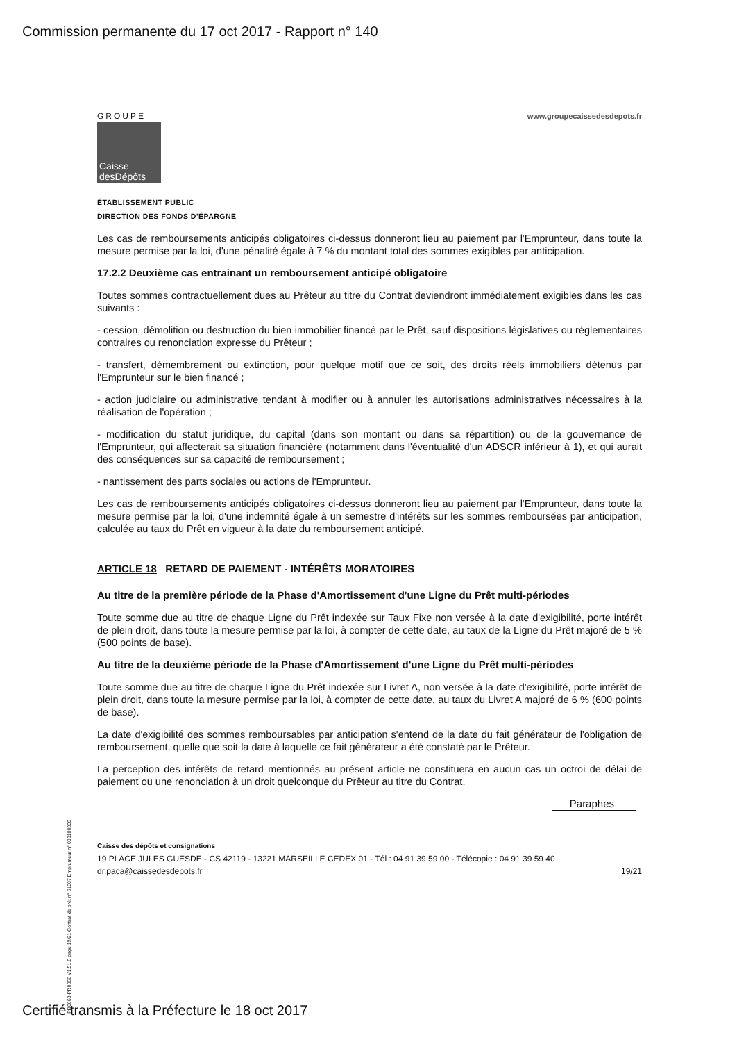Commission permanente du 17 oct 2017 - Rapport n° 140
GROUPE
Caisse
desDépôts
www.groupecaissedesdepots.fr
ÉTABLISSEMENT PUBLIC
DIRECTION DES FONDS D'ÉPARGNE
Les cas de remboursements anticipés obligatoires ci-dessus donneront lieu au paiement par l'Emprunteur, dans toute la mesure permise par la loi, d'une pénalité égale à 7 % du montant total des sommes exigibles par anticipation.
17.2.2 Deuxième cas entrainant un remboursement anticipé obligatoire
Toutes sommes contractuellement dues au Prêteur au titre du Contrat deviendront immédiatement exigibles dans les cas suivants :
- cession, démolition ou destruction du bien immobilier financé par le Prêt, sauf dispositions législatives ou réglementaires contraires ou renonciation expresse du Prêteur ;
- transfert, démembrement ou extinction, pour quelque motif que ce soit, des droits réels immobiliers détenus par l'Emprunteur sur le bien financé ;
- action judiciaire ou administrative tendant à modifier ou à annuler les autorisations administratives nécessaires à la réalisation de l'opération ;
- modification du statut juridique, du capital (dans son montant ou dans sa répartition) ou de la gouvernance de l'Emprunteur, qui affecterait sa situation financière (notamment dans l'éventualité d'un ADSCR inférieur à 1), et qui aurait des conséquences sur sa capacité de remboursement ;
- nantissement des parts sociales ou actions de l'Emprunteur.
Les cas de remboursements anticipés obligatoires ci-dessus donneront lieu au paiement par l'Emprunteur, dans toute la mesure permise par la loi, d'une indemnité égale à un semestre d'intérêts sur les sommes remboursées par anticipation, calculée au taux du Prêt en vigueur à la date du remboursement anticipé.
ARTICLE 18 RETARD DE PAIEMENT - INTÉRÊTS MORATOIRES
Au titre de la première période de la Phase d'Amortissement d'une Ligne du Prêt multi-périodes
Toute somme due au titre de chaque Ligne du Prêt indexée sur Taux Fixe non versée à la date d'exigibilité, porte intérêt de plein droit, dans toute la mesure permise par la loi, à compter de cette date, au taux de la Ligne du Prêt majoré de 5 % (500 points de base).
Au titre de la deuxième période de la Phase d'Amortissement d'une Ligne du Prêt multi-périodes
Toute somme due au titre de chaque Ligne du Prêt indexée sur Livret A, non versée à la date d'exigibilité, porte intérêt de plein droit, dans toute la mesure permise par la loi, à compter de cette date, au taux du Livret A majoré de 6 % (600 points de base).
La date d'exigibilité des sommes remboursables par anticipation s'entend de la date du fait générateur de l'obligation de remboursement, quelle que soit la date à laquelle ce fait générateur a été constaté par le Prêteur.
La perception des intérêts de retard mentionnés au présent article ne constituera en aucun cas un octroi de délai de paiement ou une renonciation à un droit quelconque du Prêteur au titre du Contrat.
Paraphes
Caisse des dépôts et consignations
19 PLACE JULES GUESDE - CS 42119 - 13221 MARSEILLE CEDEX 01 - Tél : 04 91 39 59 00 - Télécopie : 04 91 39 59 40
dr.paca@caissedesdepots.fr 19/21
PR0063-PR0068 V1.51.0 page 19/21 Contrat de prêt n° 61307 Emprunteur n° 000100336
Certifié transmis à la Préfecture le 18 oct 2017